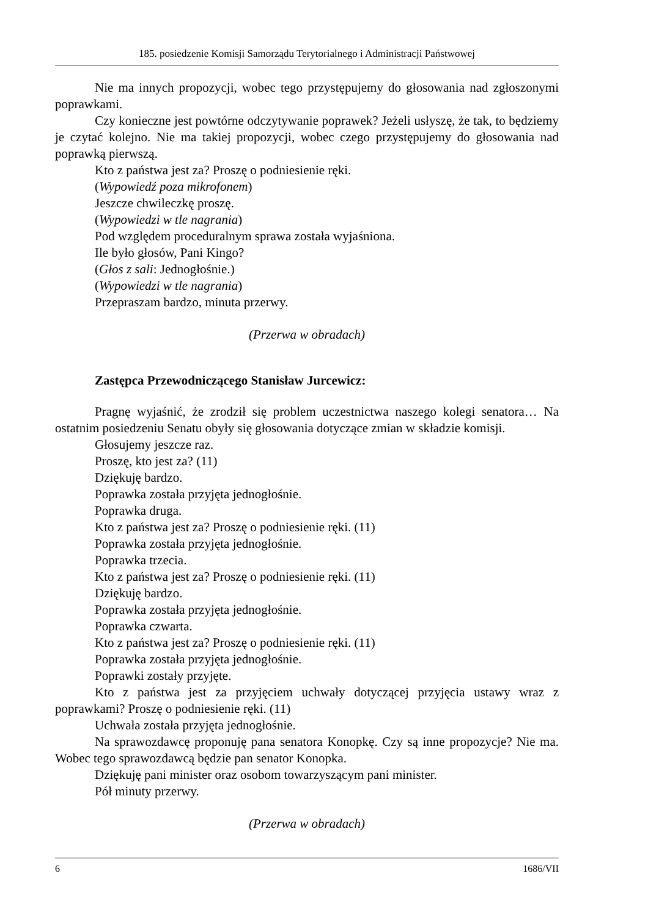185. posiedzenie Komisji Samorządu Terytorialnego i Administracji Państwowej
Nie ma innych propozycji, wobec tego przystępujemy do głosowania nad zgłoszonymi poprawkami.
Czy konieczne jest powtórne odczytywanie poprawek? Jeżeli usłyszę, że tak, to będziemy je czytać kolejno. Nie ma takiej propozycji, wobec czego przystępujemy do głosowania nad poprawką pierwszą.
Kto z państwa jest za? Proszę o podniesienie ręki.
(Wypowiedź poza mikrofonem)
Jeszcze chwileczkę proszę.
(Wypowiedzi w tle nagrania)
Pod względem proceduralnym sprawa została wyjaśniona.
Ile było głosów, Pani Kingo?
(Głos z sali: Jednogłośnie.)
(Wypowiedzi w tle nagrania)
Przepraszam bardzo, minuta przerwy.
(Przerwa w obradach)
Zastępca Przewodniczącego Stanisław Jurcewicz:
Pragnę wyjaśnić, że zrodził się problem uczestnictwa naszego kolegi senatora… Na ostatnim posiedzeniu Senatu obyły się głosowania dotyczące zmian w składzie komisji.
Głosujemy jeszcze raz.
Proszę, kto jest za? (11)
Dziękuję bardzo.
Poprawka została przyjęta jednogłośnie.
Poprawka druga.
Kto z państwa jest za? Proszę o podniesienie ręki. (11)
Poprawka została przyjęta jednogłośnie.
Poprawka trzecia.
Kto z państwa jest za? Proszę o podniesienie ręki. (11)
Dziękuję bardzo.
Poprawka została przyjęta jednogłośnie.
Poprawka czwarta.
Kto z państwa jest za? Proszę o podniesienie ręki. (11)
Poprawka została przyjęta jednogłośnie.
Poprawki zostały przyjęte.
Kto z państwa jest za przyjęciem uchwały dotyczącej przyjęcia ustawy wraz z poprawkami? Proszę o podniesienie ręki. (11)
Uchwała została przyjęta jednogłośnie.
Na sprawozdawcę proponuję pana senatora Konopkę. Czy są inne propozycje? Nie ma. Wobec tego sprawozdawcą będzie pan senator Konopka.
Dziękuję pani minister oraz osobom towarzyszącym pani minister.
Pół minuty przerwy.
(Przerwa w obradach)
6 1686/VII